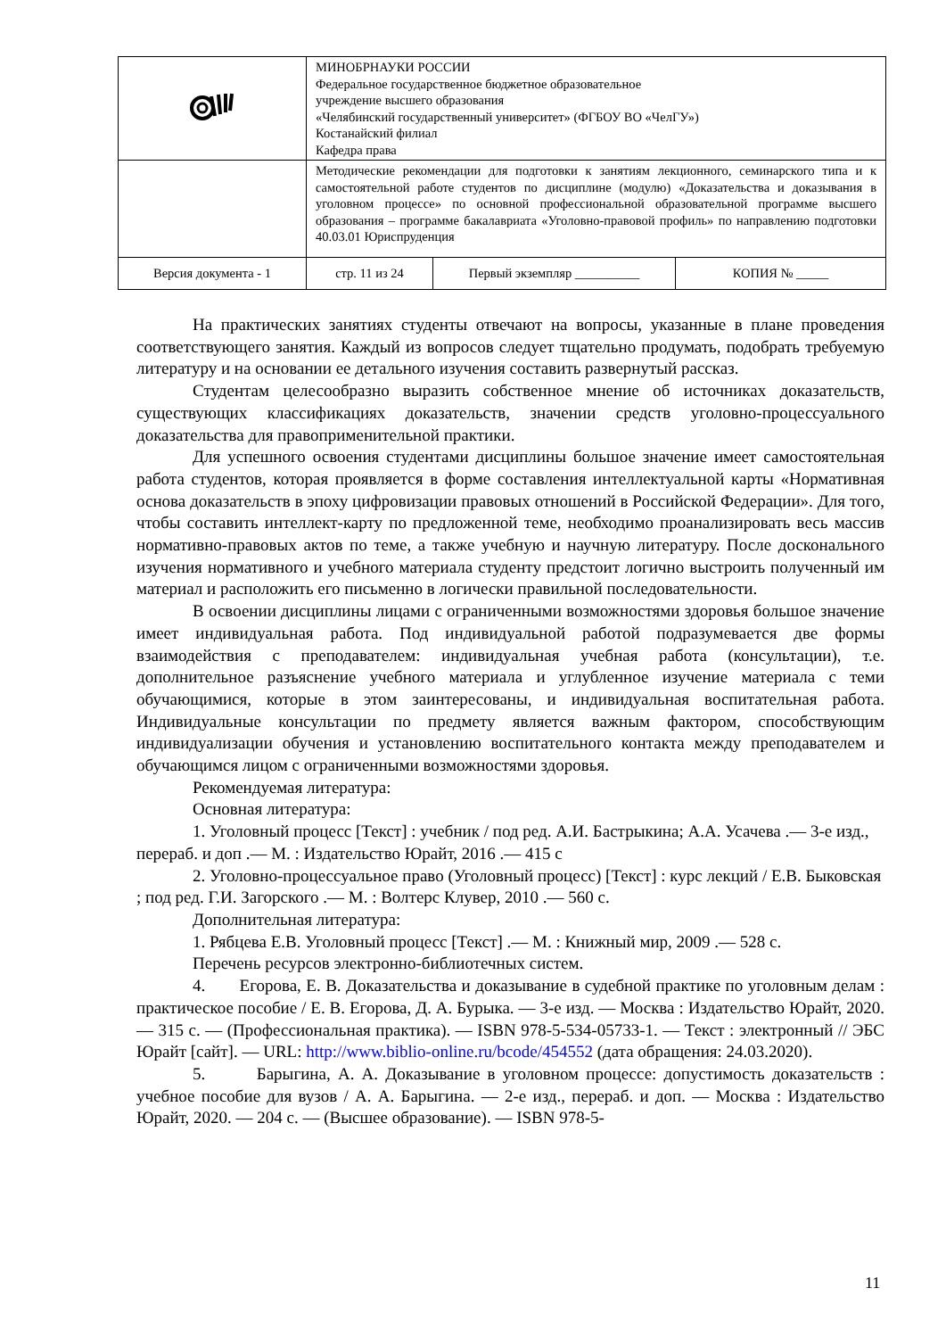| | МИНОБРНАУКИ РОССИИ Федеральное государственное бюджетное образовательное учреждение высшего образования «Челябинский государственный университет» (ФГБОУ ВО «ЧелГУ») Костанайский филиал Кафедра права | | |
| | Методические рекомендации для подготовки к занятиям лекционного, семинарского типа и к самостоятельной работе студентов по дисциплине (модулю) «Доказательства и доказывания в уголовном процессе» по основной профессиональной образовательной программе высшего образования – программе бакалавриата «Уголовно-правовой профиль» по направлению подготовки 40.03.01 Юриспруденция | | |
| Версия документа - 1 | стр. 11 из 24 | Первый экземпляр __________ | КОПИЯ № _____ |
На практических занятиях студенты отвечают на вопросы, указанные в плане проведения соответствующего занятия. Каждый из вопросов следует тщательно продумать, подобрать требуемую литературу и на основании ее детального изучения составить развернутый рассказ.
Студентам целесообразно выразить собственное мнение об источниках доказательств, существующих классификациях доказательств, значении средств уголовно-процессуального доказательства для правоприменительной практики.
Для успешного освоения студентами дисциплины большое значение имеет самостоятельная работа студентов, которая проявляется в форме составления интеллектуальной карты «Нормативная основа доказательств в эпоху цифровизации правовых отношений в Российской Федерации». Для того, чтобы составить интеллект-карту по предложенной теме, необходимо проанализировать весь массив нормативно-правовых актов по теме, а также учебную и научную литературу. После досконального изучения нормативного и учебного материала студенту предстоит логично выстроить полученный им материал и расположить его письменно в логически правильной последовательности.
В освоении дисциплины лицами с ограниченными возможностями здоровья большое значение имеет индивидуальная работа. Под индивидуальной работой подразумевается две формы взаимодействия с преподавателем: индивидуальная учебная работа (консультации), т.е. дополнительное разъяснение учебного материала и углубленное изучение материала с теми обучающимися, которые в этом заинтересованы, и индивидуальная воспитательная работа. Индивидуальные консультации по предмету является важным фактором, способствующим индивидуализации обучения и установлению воспитательного контакта между преподавателем и обучающимся лицом с ограниченными возможностями здоровья.
Рекомендуемая литература:
Основная литература:
1. Уголовный процесс [Текст] : учебник / под ред. А.И. Бастрыкина; А.А. Усачева .— 3-е изд., перераб. и доп .— М. : Издательство Юрайт, 2016 .— 415 с
2. Уголовно-процессуальное право (Уголовный процесс) [Текст] : курс лекций / Е.В. Быковская ; под ред. Г.И. Загорского .— М. : Волтерс Клувер, 2010 .— 560 с.
Дополнительная литература:
1. Рябцева Е.В. Уголовный процесс [Текст] .— М. : Книжный мир, 2009 .— 528 с.
Перечень ресурсов электронно-библиотечных систем.
4. Егорова, Е. В. Доказательства и доказывание в судебной практике по уголовным делам : практическое пособие / Е. В. Егорова, Д. А. Бурыка. — 3-е изд. — Москва : Издательство Юрайт, 2020. — 315 с. — (Профессиональная практика). — ISBN 978-5-534-05733-1. — Текст : электронный // ЭБС Юрайт [сайт]. — URL: http://www.biblio-online.ru/bcode/454552 (дата обращения: 24.03.2020).
5. Барыгина, А. А. Доказывание в уголовном процессе: допустимость доказательств : учебное пособие для вузов / А. А. Барыгина. — 2-е изд., перераб. и доп. — Москва : Издательство Юрайт, 2020. — 204 с. — (Высшее образование). — ISBN 978-5-
11